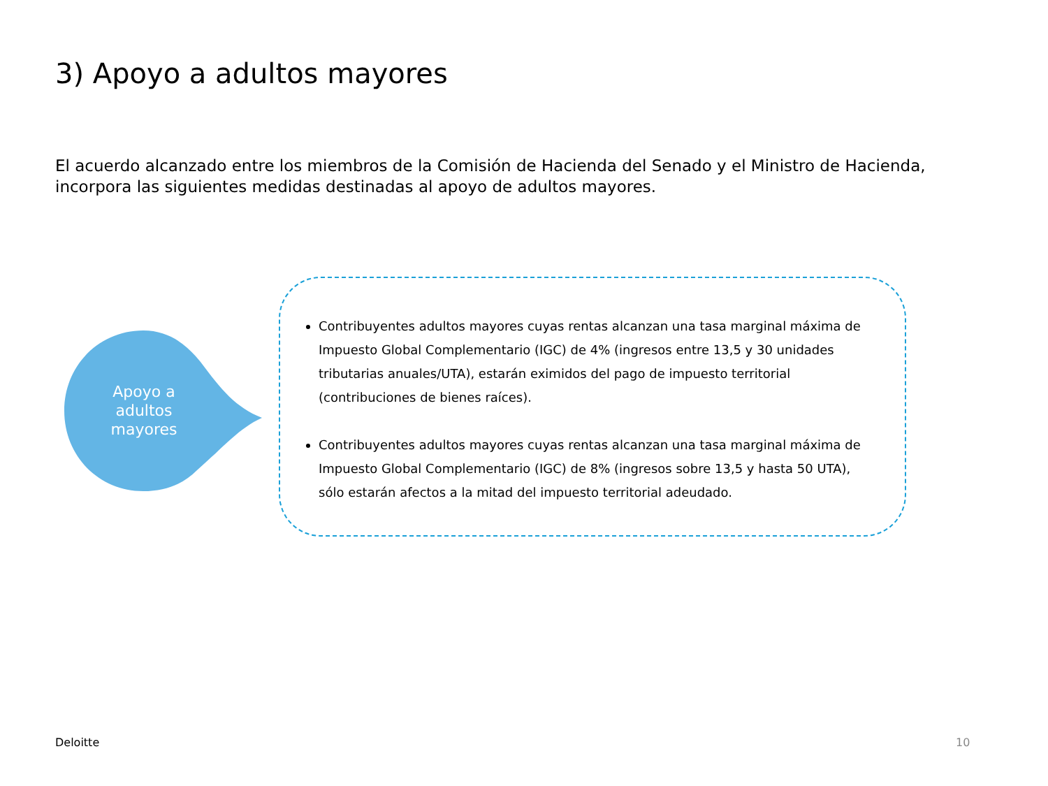3) Apoyo a adultos mayores
El acuerdo alcanzado entre los miembros de la Comisión de Hacienda del Senado y el Ministro de Hacienda, incorpora las siguientes medidas destinadas al apoyo de adultos mayores.
Apoyo a adultos mayores
Contribuyentes adultos mayores cuyas rentas alcanzan una tasa marginal máxima de Impuesto Global Complementario (IGC) de 4% (ingresos entre 13,5 y 30 unidades tributarias anuales/UTA), estarán eximidos del pago de impuesto territorial (contribuciones de bienes raíces).
Contribuyentes adultos mayores cuyas rentas alcanzan una tasa marginal máxima de Impuesto Global Complementario (IGC) de 8% (ingresos sobre 13,5 y hasta 50 UTA), sólo estarán afectos a la mitad del impuesto territorial adeudado.
Deloitte 10